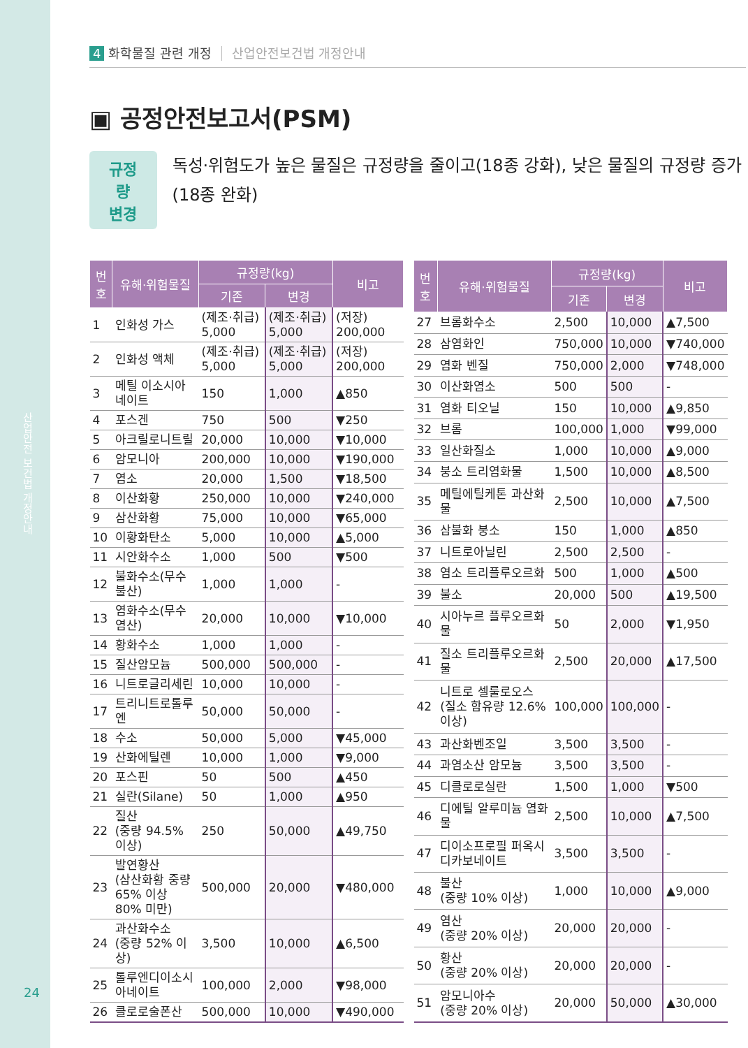산업안전 보건법 개정안내
24
4 화학물질 관련 개정 산업안전보건법 개정안내
▣ 공정안전보고서(PSM)
규정량
변경
독성·위험도가 높은 물질은 규정량을 줄이고(18종 강화), 낮은 물질의 규정량 증가(18종 완화)
| 번호 | 유해·위험물질 | 규정량(kg) | | 비고 |
| --- | --- | --- | --- | --- |
| | | 기존 | 변경 | |
| 1 | 인화성 가스 | (제조·취급) 5,000 | (제조·취급) 5,000 | (저장) 200,000 |
| 2 | 인화성 액체 | (제조·취급) 5,000 | (제조·취급) 5,000 | (저장) 200,000 |
| 3 | 메틸 이소시아네이트 | 150 | 1,000 | ▲850 |
| 4 | 포스겐 | 750 | 500 | ▼250 |
| 5 | 아크릴로니트릴 | 20,000 | 10,000 | ▼10,000 |
| 6 | 암모니아 | 200,000 | 10,000 | ▼190,000 |
| 7 | 염소 | 20,000 | 1,500 | ▼18,500 |
| 8 | 이산화황 | 250,000 | 10,000 | ▼240,000 |
| 9 | 삼산화황 | 75,000 | 10,000 | ▼65,000 |
| 10 | 이황화탄소 | 5,000 | 10,000 | ▲5,000 |
| 11 | 시안화수소 | 1,000 | 500 | ▼500 |
| 12 | 불화수소(무수불산) | 1,000 | 1,000 | - |
| 13 | 염화수소(무수염산) | 20,000 | 10,000 | ▼10,000 |
| 14 | 황화수소 | 1,000 | 1,000 | - |
| 15 | 질산암모늄 | 500,000 | 500,000 | - |
| 16 | 니트로글리세린 | 10,000 | 10,000 | - |
| 17 | 트리니트로톨루엔 | 50,000 | 50,000 | - |
| 18 | 수소 | 50,000 | 5,000 | ▼45,000 |
| 19 | 산화에틸렌 | 10,000 | 1,000 | ▼9,000 |
| 20 | 포스핀 | 50 | 500 | ▲450 |
| 21 | 실란(Silane) | 50 | 1,000 | ▲950 |
| 22 | 질산 (중량 94.5% 이상) | 250 | 50,000 | ▲49,750 |
| 23 | 발연황산 (삼산화황 중량 65% 이상 80% 미만) | 500,000 | 20,000 | ▼480,000 |
| 24 | 과산화수소 (중량 52% 이상) | 3,500 | 10,000 | ▲6,500 |
| 25 | 톨루엔디이소시아네이트 | 100,000 | 2,000 | ▼98,000 |
| 26 | 클로로술폰산 | 500,000 | 10,000 | ▼490,000 |
| 번호 | 유해·위험물질 | 규정량(kg) | | 비고 |
| --- | --- | --- | --- | --- |
| | | 기존 | 변경 | |
| 27 | 브롬화수소 | 2,500 | 10,000 | ▲7,500 |
| 28 | 삼염화인 | 750,000 | 10,000 | ▼740,000 |
| 29 | 염화 벤질 | 750,000 | 2,000 | ▼748,000 |
| 30 | 이산화염소 | 500 | 500 | - |
| 31 | 염화 티오닐 | 150 | 10,000 | ▲9,850 |
| 32 | 브롬 | 100,000 | 1,000 | ▼99,000 |
| 33 | 일산화질소 | 1,000 | 10,000 | ▲9,000 |
| 34 | 붕소 트리염화물 | 1,500 | 10,000 | ▲8,500 |
| 35 | 메틸에틸케톤 과산화물 | 2,500 | 10,000 | ▲7,500 |
| 36 | 삼불화 붕소 | 150 | 1,000 | ▲850 |
| 37 | 니트로아닐린 | 2,500 | 2,500 | - |
| 38 | 염소 트리플루오르화 | 500 | 1,000 | ▲500 |
| 39 | 불소 | 20,000 | 500 | ▲19,500 |
| 40 | 시아누르 플루오르화물 | 50 | 2,000 | ▼1,950 |
| 41 | 질소 트리플루오르화물 | 2,500 | 20,000 | ▲17,500 |
| 42 | 니트로 셀룰로오스 (질소 함유량 12.6% 이상) | 100,000 | 100,000 | - |
| 43 | 과산화벤조일 | 3,500 | 3,500 | - |
| 44 | 과염소산 암모늄 | 3,500 | 3,500 | - |
| 45 | 디클로로실란 | 1,500 | 1,000 | ▼500 |
| 46 | 디에틸 알루미늄 염화물 | 2,500 | 10,000 | ▲7,500 |
| 47 | 디이소프로필 퍼옥시디카보네이트 | 3,500 | 3,500 | - |
| 48 | 불산 (중량 10% 이상) | 1,000 | 10,000 | ▲9,000 |
| 49 | 염산 (중량 20% 이상) | 20,000 | 20,000 | - |
| 50 | 황산 (중량 20% 이상) | 20,000 | 20,000 | - |
| 51 | 암모니아수 (중량 20% 이상) | 20,000 | 50,000 | ▲30,000 |